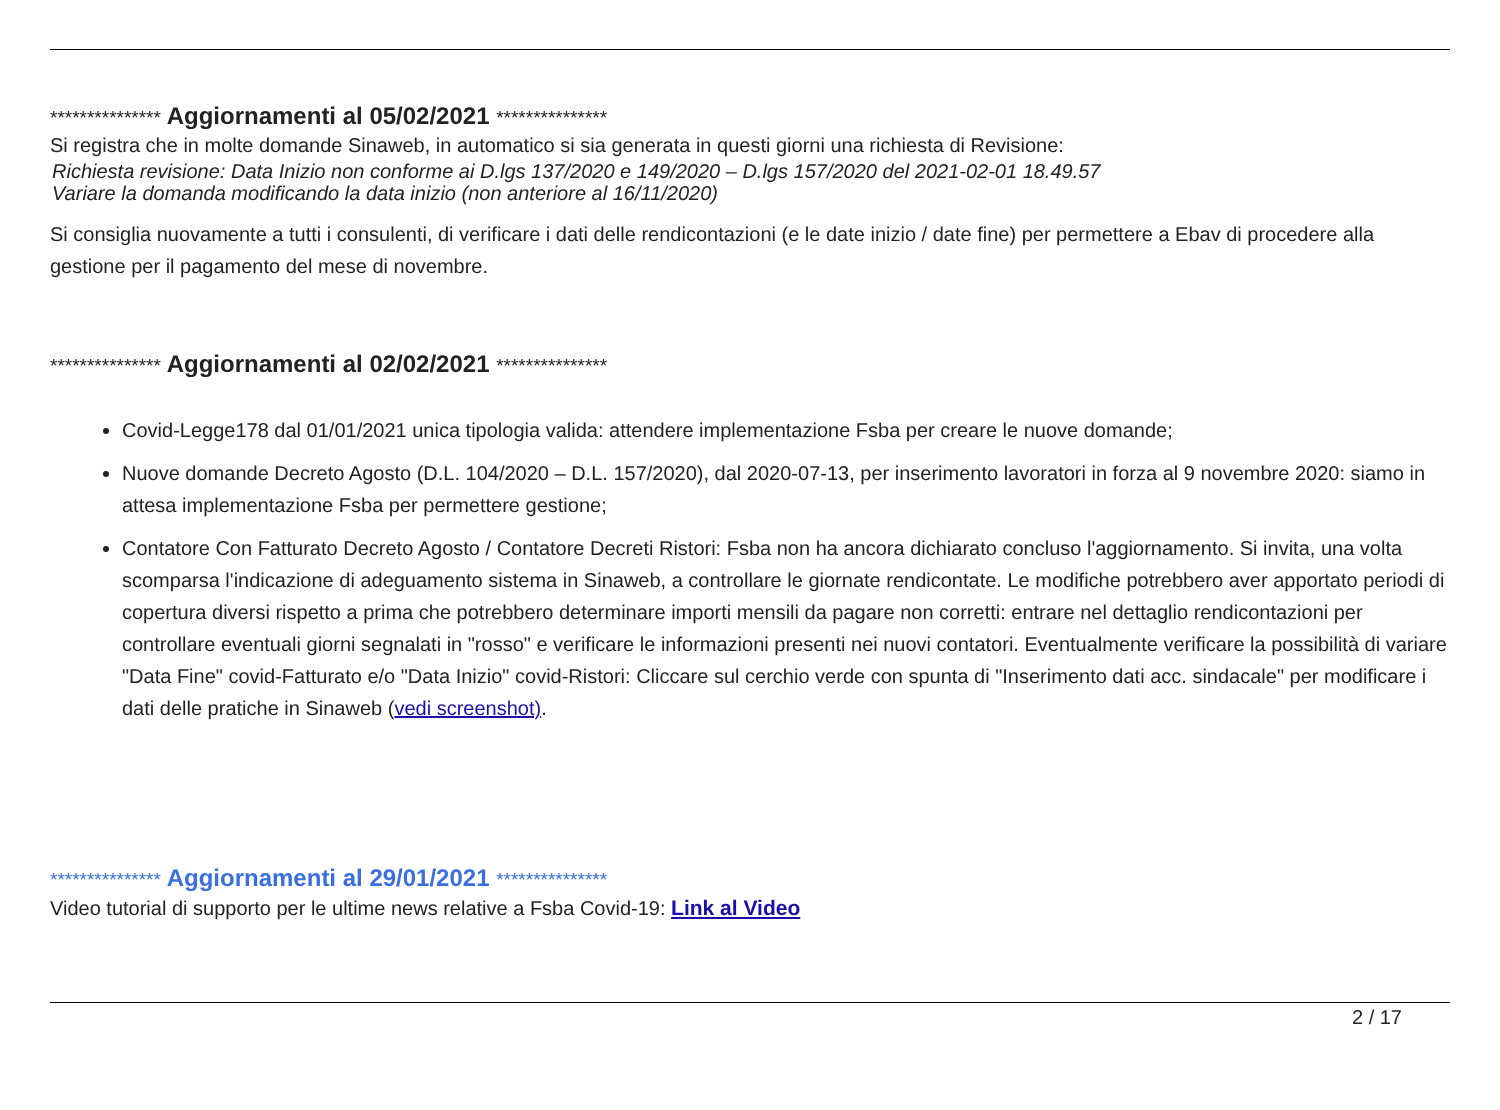*************** Aggiornamenti al 05/02/2021 ***************
Si registra che in molte domande Sinaweb, in automatico si sia generata in questi giorni una richiesta di Revisione:
Richiesta revisione: Data Inizio non conforme ai D.lgs 137/2020 e 149/2020 – D.lgs 157/2020 del 2021-02-01 18.49.57
Variare la domanda modificando la data inizio (non anteriore al 16/11/2020)
Si consiglia nuovamente a tutti i consulenti, di verificare i dati delle rendicontazioni (e le date inizio / date fine) per permettere a Ebav di procedere alla gestione per il pagamento del mese di novembre.
*************** Aggiornamenti al 02/02/2021 ***************
Covid-Legge178 dal 01/01/2021 unica tipologia valida: attendere implementazione Fsba per creare le nuove domande;
Nuove domande Decreto Agosto (D.L. 104/2020 – D.L. 157/2020), dal 2020-07-13, per inserimento lavoratori in forza al 9 novembre 2020: siamo in attesa implementazione Fsba per permettere gestione;
Contatore Con Fatturato Decreto Agosto / Contatore Decreti Ristori: Fsba non ha ancora dichiarato concluso l'aggiornamento. Si invita, una volta scomparsa l'indicazione di adeguamento sistema in Sinaweb, a controllare le giornate rendicontate. Le modifiche potrebbero aver apportato periodi di copertura diversi rispetto a prima che potrebbero determinare importi mensili da pagare non corretti: entrare nel dettaglio rendicontazioni per controllare eventuali giorni segnalati in "rosso" e verificare le informazioni presenti nei nuovi contatori. Eventualmente verificare la possibilità di variare "Data Fine" covid-Fatturato e/o "Data Inizio" covid-Ristori: Cliccare sul cerchio verde con spunta di "Inserimento dati acc. sindacale" per modificare i dati delle pratiche in Sinaweb (vedi screenshot).
*************** Aggiornamenti al 29/01/2021 ***************
Video tutorial di supporto per le ultime news relative a Fsba Covid-19: Link al Video
2 / 17